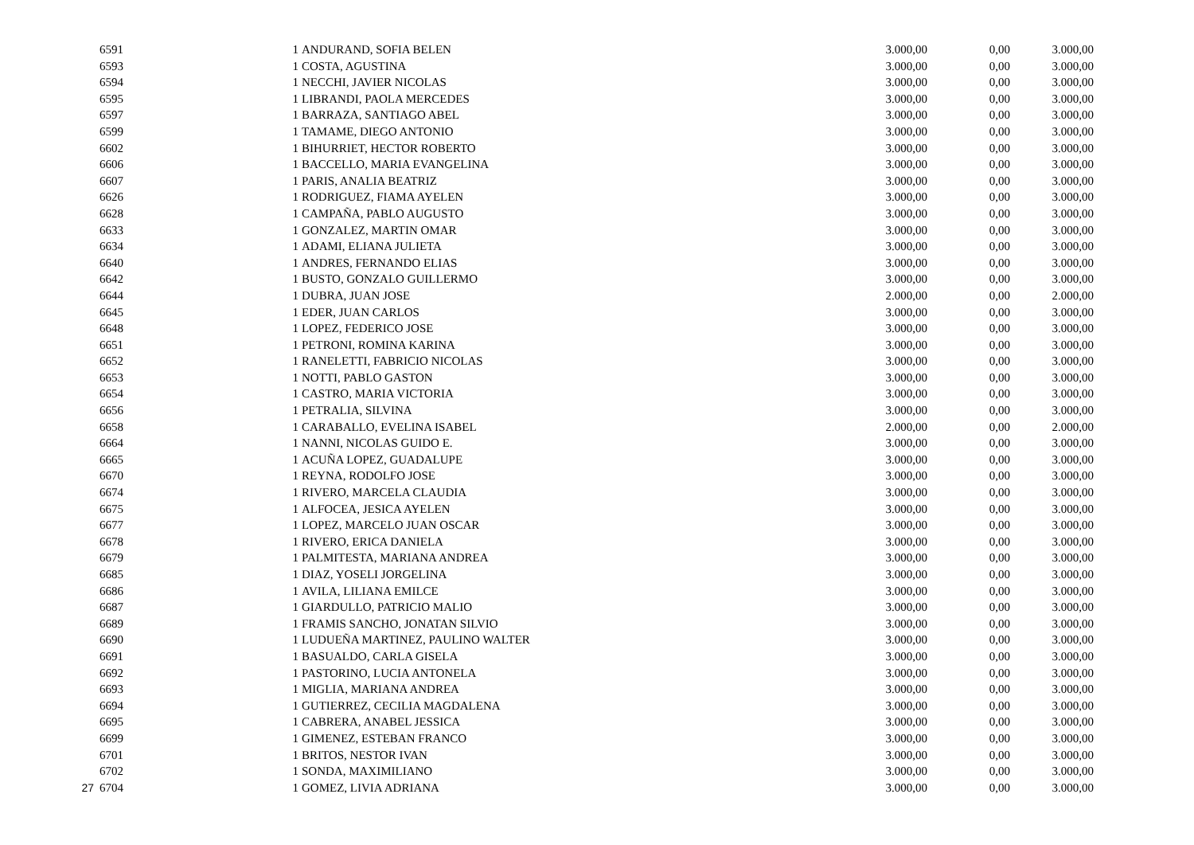| | 6591 | | 1 | ANDURAND, SOFIA BELEN | 3.000,00 | 0,00 | 3.000,00 |
| | 6593 | | 1 | COSTA, AGUSTINA | 3.000,00 | 0,00 | 3.000,00 |
| | 6594 | | 1 | NECCHI, JAVIER NICOLAS | 3.000,00 | 0,00 | 3.000,00 |
| | 6595 | | 1 | LIBRANDI, PAOLA MERCEDES | 3.000,00 | 0,00 | 3.000,00 |
| | 6597 | | 1 | BARRAZA, SANTIAGO ABEL | 3.000,00 | 0,00 | 3.000,00 |
| | 6599 | | 1 | TAMAME, DIEGO ANTONIO | 3.000,00 | 0,00 | 3.000,00 |
| | 6602 | | 1 | BIHURRIET, HECTOR ROBERTO | 3.000,00 | 0,00 | 3.000,00 |
| | 6606 | | 1 | BACCELLO, MARIA EVANGELINA | 3.000,00 | 0,00 | 3.000,00 |
| | 6607 | | 1 | PARIS, ANALIA BEATRIZ | 3.000,00 | 0,00 | 3.000,00 |
| | 6626 | | 1 | RODRIGUEZ, FIAMA AYELEN | 3.000,00 | 0,00 | 3.000,00 |
| | 6628 | | 1 | CAMPAÑA, PABLO AUGUSTO | 3.000,00 | 0,00 | 3.000,00 |
| | 6633 | | 1 | GONZALEZ, MARTIN OMAR | 3.000,00 | 0,00 | 3.000,00 |
| | 6634 | | 1 | ADAMI, ELIANA JULIETA | 3.000,00 | 0,00 | 3.000,00 |
| | 6640 | | 1 | ANDRES, FERNANDO ELIAS | 3.000,00 | 0,00 | 3.000,00 |
| | 6642 | | 1 | BUSTO, GONZALO GUILLERMO | 3.000,00 | 0,00 | 3.000,00 |
| | 6644 | | 1 | DUBRA, JUAN JOSE | 2.000,00 | 0,00 | 2.000,00 |
| | 6645 | | 1 | EDER, JUAN CARLOS | 3.000,00 | 0,00 | 3.000,00 |
| | 6648 | | 1 | LOPEZ, FEDERICO JOSE | 3.000,00 | 0,00 | 3.000,00 |
| | 6651 | | 1 | PETRONI, ROMINA KARINA | 3.000,00 | 0,00 | 3.000,00 |
| | 6652 | | 1 | RANELETTI, FABRICIO NICOLAS | 3.000,00 | 0,00 | 3.000,00 |
| | 6653 | | 1 | NOTTI, PABLO GASTON | 3.000,00 | 0,00 | 3.000,00 |
| | 6654 | | 1 | CASTRO, MARIA VICTORIA | 3.000,00 | 0,00 | 3.000,00 |
| | 6656 | | 1 | PETRALIA, SILVINA | 3.000,00 | 0,00 | 3.000,00 |
| | 6658 | | 1 | CARABALLO, EVELINA ISABEL | 2.000,00 | 0,00 | 2.000,00 |
| | 6664 | | 1 | NANNI, NICOLAS GUIDO E. | 3.000,00 | 0,00 | 3.000,00 |
| | 6665 | | 1 | ACUÑA LOPEZ, GUADALUPE | 3.000,00 | 0,00 | 3.000,00 |
| | 6670 | | 1 | REYNA, RODOLFO JOSE | 3.000,00 | 0,00 | 3.000,00 |
| | 6674 | | 1 | RIVERO, MARCELA CLAUDIA | 3.000,00 | 0,00 | 3.000,00 |
| | 6675 | | 1 | ALFOCEA, JESICA AYELEN | 3.000,00 | 0,00 | 3.000,00 |
| | 6677 | | 1 | LOPEZ, MARCELO JUAN OSCAR | 3.000,00 | 0,00 | 3.000,00 |
| | 6678 | | 1 | RIVERO, ERICA DANIELA | 3.000,00 | 0,00 | 3.000,00 |
| | 6679 | | 1 | PALMITESTA, MARIANA ANDREA | 3.000,00 | 0,00 | 3.000,00 |
| | 6685 | | 1 | DIAZ, YOSELI JORGELINA | 3.000,00 | 0,00 | 3.000,00 |
| | 6686 | | 1 | AVILA, LILIANA EMILCE | 3.000,00 | 0,00 | 3.000,00 |
| | 6687 | | 1 | GIARDULLO, PATRICIO MALIO | 3.000,00 | 0,00 | 3.000,00 |
| | 6689 | | 1 | FRAMIS SANCHO, JONATAN SILVIO | 3.000,00 | 0,00 | 3.000,00 |
| | 6690 | | 1 | LUDUEÑA MARTINEZ, PAULINO WALTER | 3.000,00 | 0,00 | 3.000,00 |
| | 6691 | | 1 | BASUALDO, CARLA GISELA | 3.000,00 | 0,00 | 3.000,00 |
| | 6692 | | 1 | PASTORINO, LUCIA ANTONELA | 3.000,00 | 0,00 | 3.000,00 |
| | 6693 | | 1 | MIGLIA, MARIANA ANDREA | 3.000,00 | 0,00 | 3.000,00 |
| | 6694 | | 1 | GUTIERREZ, CECILIA MAGDALENA | 3.000,00 | 0,00 | 3.000,00 |
| | 6695 | | 1 | CABRERA, ANABEL JESSICA | 3.000,00 | 0,00 | 3.000,00 |
| | 6699 | | 1 | GIMENEZ, ESTEBAN FRANCO | 3.000,00 | 0,00 | 3.000,00 |
| | 6701 | | 1 | BRITOS, NESTOR IVAN | 3.000,00 | 0,00 | 3.000,00 |
| | 6702 | | 1 | SONDA, MAXIMILIANO | 3.000,00 | 0,00 | 3.000,00 |
| 27 | 6704 | | 1 | GOMEZ, LIVIA ADRIANA | 3.000,00 | 0,00 | 3.000,00 |